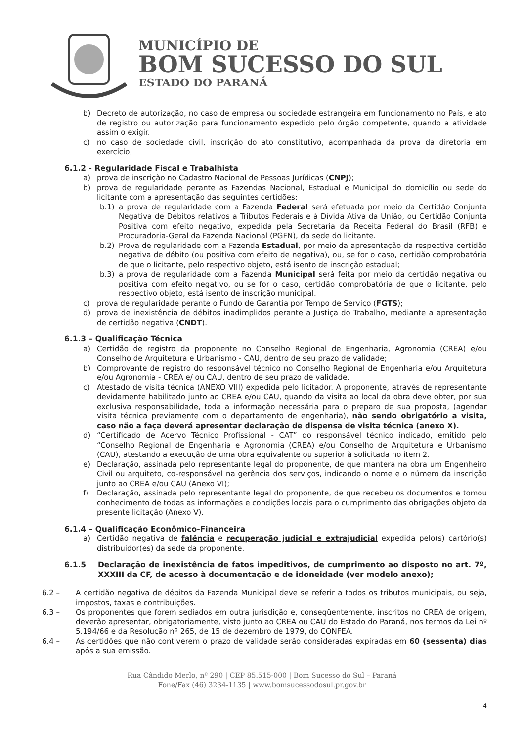MUNICÍPIO DE
BOM SUCESSO DO SUL
ESTADO DO PARANÁ
b) Decreto de autorização, no caso de empresa ou sociedade estrangeira em funcionamento no País, e ato de registro ou autorização para funcionamento expedido pelo órgão competente, quando a atividade assim o exigir.
c) no caso de sociedade civil, inscrição do ato constitutivo, acompanhada da prova da diretoria em exercício;
6.1.2 - Regularidade Fiscal e Trabalhista
a) prova de inscrição no Cadastro Nacional de Pessoas Jurídicas (CNPJ);
b) prova de regularidade perante as Fazendas Nacional, Estadual e Municipal do domicílio ou sede do licitante com a apresentação das seguintes certidões:
b.1) a prova de regularidade com a Fazenda Federal será efetuada por meio da Certidão Conjunta Negativa de Débitos relativos a Tributos Federais e à Dívida Ativa da União, ou Certidão Conjunta Positiva com efeito negativo, expedida pela Secretaria da Receita Federal do Brasil (RFB) e Procuradoria-Geral da Fazenda Nacional (PGFN), da sede do licitante.
b.2) Prova de regularidade com a Fazenda Estadual, por meio da apresentação da respectiva certidão negativa de débito (ou positiva com efeito de negativa), ou, se for o caso, certidão comprobatória de que o licitante, pelo respectivo objeto, está isento de inscrição estadual;
b.3) a prova de regularidade com a Fazenda Municipal será feita por meio da certidão negativa ou positiva com efeito negativo, ou se for o caso, certidão comprobatória de que o licitante, pelo respectivo objeto, está isento de inscrição municipal.
c) prova de regularidade perante o Fundo de Garantia por Tempo de Serviço (FGTS);
d) prova de inexistência de débitos inadimplidos perante a Justiça do Trabalho, mediante a apresentação de certidão negativa (CNDT).
6.1.3 – Qualificação Técnica
a) Certidão de registro da proponente no Conselho Regional de Engenharia, Agronomia (CREA) e/ou Conselho de Arquitetura e Urbanismo - CAU, dentro de seu prazo de validade;
b) Comprovante de registro do responsável técnico no Conselho Regional de Engenharia e/ou Arquitetura e/ou Agronomia - CREA e/ ou CAU, dentro de seu prazo de validade.
c) Atestado de visita técnica (ANEXO VIII) expedida pelo licitador. A proponente, através de representante devidamente habilitado junto ao CREA e/ou CAU, quando da visita ao local da obra deve obter, por sua exclusiva responsabilidade, toda a informação necessária para o preparo de sua proposta, (agendar visita técnica previamente com o departamento de engenharia), não sendo obrigatório a visita, caso não a faça deverá apresentar declaração de dispensa de visita técnica (anexo X).
d) “Certificado de Acervo Técnico Profissional - CAT” do responsável técnico indicado, emitido pelo “Conselho Regional de Engenharia e Agronomia (CREA) e/ou Conselho de Arquitetura e Urbanismo (CAU), atestando a execução de uma obra equivalente ou superior à solicitada no item 2.
e) Declaração, assinada pelo representante legal do proponente, de que manterá na obra um Engenheiro Civil ou arquiteto, co-responsável na gerência dos serviços, indicando o nome e o número da inscrição junto ao CREA e/ou CAU (Anexo VI);
f) Declaração, assinada pelo representante legal do proponente, de que recebeu os documentos e tomou conhecimento de todas as informações e condições locais para o cumprimento das obrigações objeto da presente licitação (Anexo V).
6.1.4 – Qualificação Econômico-Financeira
a) Certidão negativa de falência e recuperação judicial e extrajudicial expedida pelo(s) cartório(s) distribuidor(es) da sede da proponente.
6.1.5 Declaração de inexistência de fatos impeditivos, de cumprimento ao disposto no art. 7º, XXXIII da CF, de acesso à documentação e de idoneidade (ver modelo anexo);
6.2 – A certidão negativa de débitos da Fazenda Municipal deve se referir a todos os tributos municipais, ou seja, impostos, taxas e contribuições.
6.3 – Os proponentes que forem sediados em outra jurisdição e, conseqüentemente, inscritos no CREA de origem, deverão apresentar, obrigatoriamente, visto junto ao CREA ou CAU do Estado do Paraná, nos termos da Lei nº 5.194/66 e da Resolução nº 265, de 15 de dezembro de 1979, do CONFEA.
6.4 – As certidões que não contiverem o prazo de validade serão consideradas expiradas em 60 (sessenta) dias após a sua emissão.
4
Rua Cândido Merlo, nº 290 | CEP 85.515-000 | Bom Sucesso do Sul – Paraná
Fone/Fax (46) 3234-1135 | www.bomsucessodosul.pr.gov.br